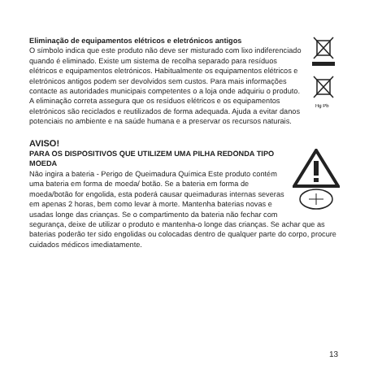Hg Pb
Eliminação de equipamentos elétricos e eletrónicos antigos
O símbolo indica que este produto não deve ser misturado com lixo indiferenciado quando é eliminado. Existe um sistema de recolha separado para resíduos elétricos e equipamentos eletrónicos. Habitualmente os equipamentos elétricos e eletrónicos antigos podem ser devolvidos sem custos. Para mais informações contacte as autoridades municipais competentes o a loja onde adquiriu o produto. A eliminação correta assegura que os resíduos elétricos e os equipamentos eletrónicos são reciclados e reutilizados de forma adequada. Ajuda a evitar danos potenciais no ambiente e na saúde humana e a preservar os recursos naturais.
AVISO!
PARA OS DISPOSITIVOS QUE UTILIZEM UMA PILHA REDONDA TIPO MOEDA
Não ingira a bateria - Perigo de Queimadura Química Este produto contém uma bateria em forma de moeda/ botão. Se a bateria em forma de moeda/botão for engolida, esta poderá causar queimaduras internas severas em apenas 2 horas, bem como levar à morte. Mantenha baterias novas e usadas longe das crianças. Se o compartimento da bateria não fechar com segurança, deixe de utilizar o produto e mantenha-o longe das crianças. Se achar que as baterias poderão ter sido engolidas ou colocadas dentro de qualquer parte do corpo, procure cuidados médicos imediatamente.
13